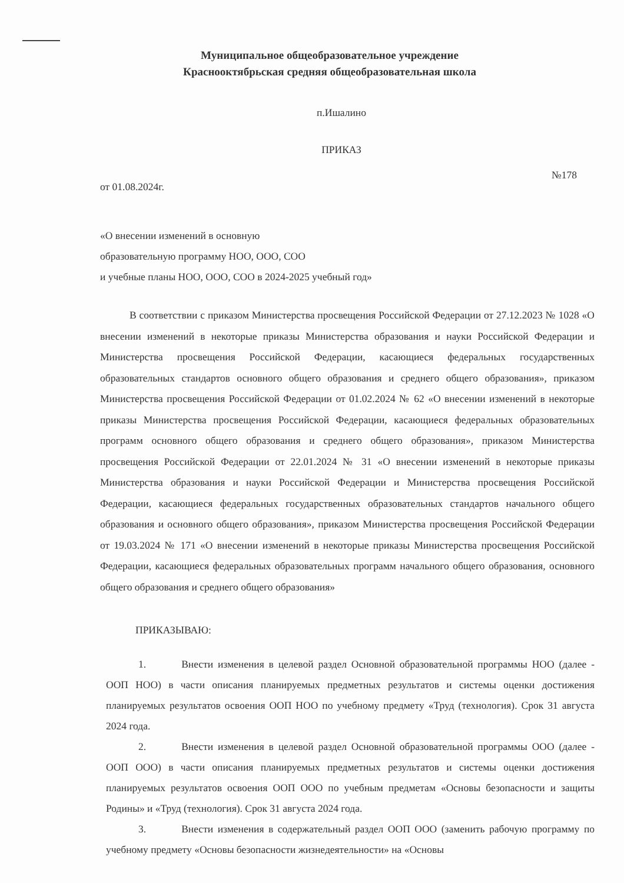Муниципальное общеобразовательное учреждение
Краснооктябрьская средняя общеобразовательная школа
п.Ишалино
ПРИКАЗ
от 01.08.2024г. №178
«О внесении изменений в основную
образовательную программу НОО, ООО, СОО
и учебные планы НОО, ООО, СОО в 2024-2025 учебный год»
В соответствии с приказом Министерства просвещения Российской Федерации от 27.12.2023 № 1028 «О внесении изменений в некоторые приказы Министерства образования и науки Российской Федерации и Министерства просвещения Российской Федерации, касающиеся федеральных государственных образовательных стандартов основного общего образования и среднего общего образования», приказом Министерства просвещения Российской Федерации от 01.02.2024 № 62 «О внесении изменений в некоторые приказы Министерства просвещения Российской Федерации, касающиеся федеральных образовательных программ основного общего образования и среднего общего образования», приказом Министерства просвещения Российской Федерации от 22.01.2024 № 31 «О внесении изменений в некоторые приказы Министерства образования и науки Российской Федерации и Министерства просвещения Российской Федерации, касающиеся федеральных государственных образовательных стандартов начального общего образования и основного общего образования», приказом Министерства просвещения Российской Федерации от 19.03.2024 № 171 «О внесении изменений в некоторые приказы Министерства просвещения Российской Федерации, касающиеся федеральных образовательных программ начального общего образования, основного общего образования и среднего общего образования»
ПРИКАЗЫВАЮ:
1. Внести изменения в целевой раздел Основной образовательной программы НОО (далее - ООП НОО) в части описания планируемых предметных результатов и системы оценки достижения планируемых результатов освоения ООП НОО по учебному предмету «Труд (технология). Срок 31 августа 2024 года.
2. Внести изменения в целевой раздел Основной образовательной программы ООО (далее - ООП ООО) в части описания планируемых предметных результатов и системы оценки достижения планируемых результатов освоения ООП ООО по учебным предметам «Основы безопасности и защиты Родины» и «Труд (технология). Срок 31 августа 2024 года.
3. Внести изменения в содержательный раздел ООП ООО (заменить рабочую программу по учебному предмету «Основы безопасности жизнедеятельности» на «Основы